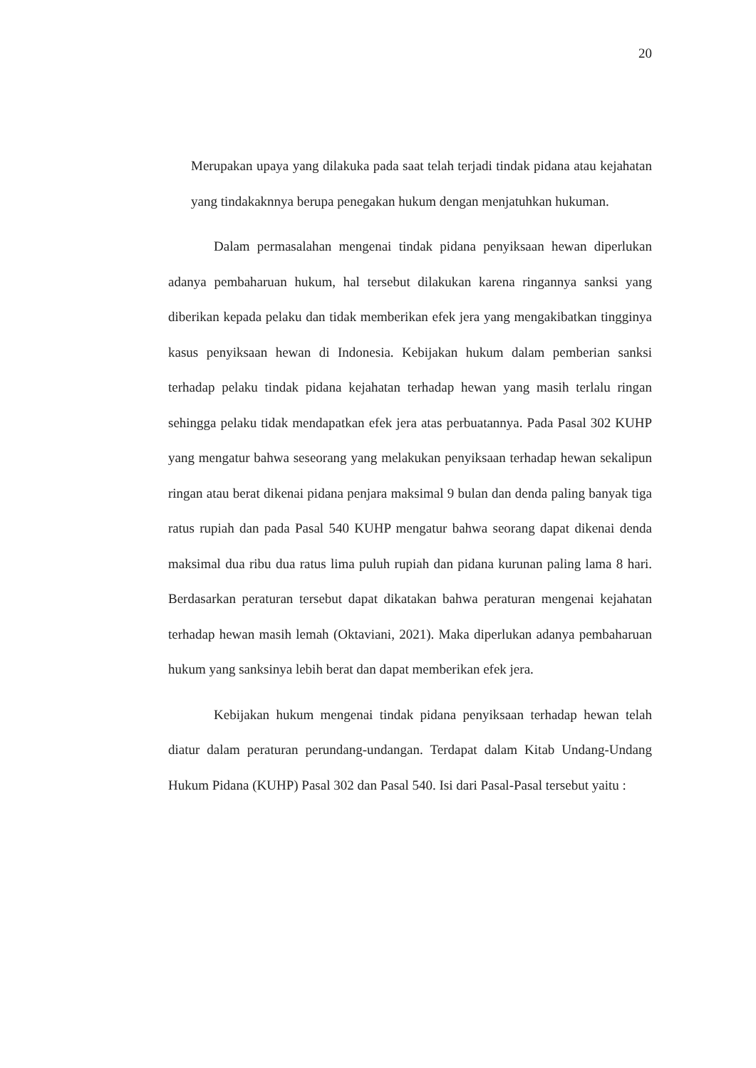20
Merupakan upaya yang dilakuka pada saat telah terjadi tindak pidana atau kejahatan yang tindakaknnya berupa penegakan hukum dengan menjatuhkan hukuman.
Dalam permasalahan mengenai tindak pidana penyiksaan hewan diperlukan adanya pembaharuan hukum, hal tersebut dilakukan karena ringannya sanksi yang diberikan kepada pelaku dan tidak memberikan efek jera yang mengakibatkan tingginya kasus penyiksaan hewan di Indonesia. Kebijakan hukum dalam pemberian sanksi terhadap pelaku tindak pidana kejahatan terhadap hewan yang masih terlalu ringan sehingga pelaku tidak mendapatkan efek jera atas perbuatannya. Pada Pasal 302 KUHP yang mengatur bahwa seseorang yang melakukan penyiksaan terhadap hewan sekalipun ringan atau berat dikenai pidana penjara maksimal 9 bulan dan denda paling banyak tiga ratus rupiah dan pada Pasal 540 KUHP mengatur bahwa seorang dapat dikenai denda maksimal dua ribu dua ratus lima puluh rupiah dan pidana kurunan paling lama 8 hari. Berdasarkan peraturan tersebut dapat dikatakan bahwa peraturan mengenai kejahatan terhadap hewan masih lemah (Oktaviani, 2021). Maka diperlukan adanya pembaharuan hukum yang sanksinya lebih berat dan dapat memberikan efek jera.
Kebijakan hukum mengenai tindak pidana penyiksaan terhadap hewan telah diatur dalam peraturan perundang-undangan. Terdapat dalam Kitab Undang-Undang Hukum Pidana (KUHP) Pasal 302 dan Pasal 540. Isi dari Pasal-Pasal tersebut yaitu :